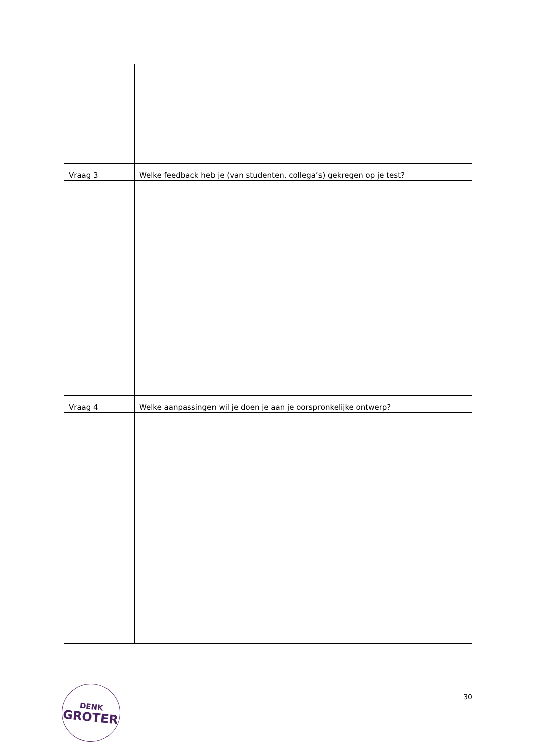| Vraag 3 | Welke feedback heb je (van studenten, collega’s) gekregen op je test? |
| Vraag 4 | Welke aanpassingen wil je doen je aan je oorspronkelijke ontwerp? |
DENK
GROTER
30